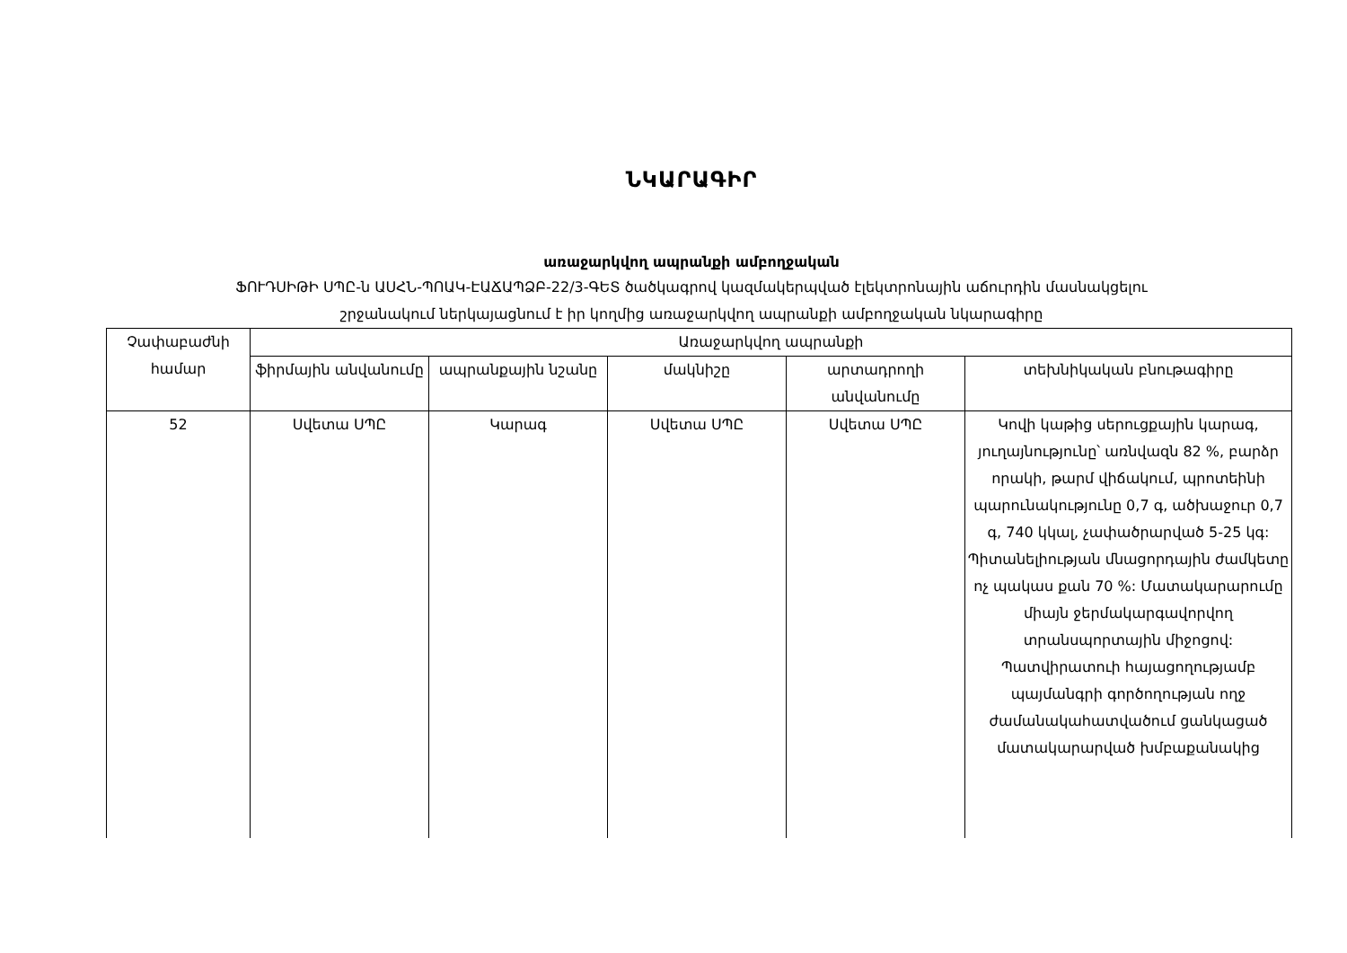ՆԿԱՐԱԳԻՐ
առաջարկվող ապրանքի ամբողջական
ՖՈՒԴՍԻԹԻ ՍՊԸ-ն ԱՍՀՆ-ՊՈԱԿ-ԷԱՃԱՊՁԲ-22/3-ԳԵՏ ծածկագրով կազմակերպված էլեկտրոնային աճուրդին մասնակցելու
շրջանակում ներկայացնում է իր կողմից առաջարկվող ապրանքի ամբողջական նկարագիրը
| Չափաբաժնի համար | Առաջարկվող ապրանքի | | | | |
| --- | --- | --- | --- | --- | --- |
| | ֆիրմային անվանումը | ապրանքային նշանը | մակնիշը | արտադրողի անվանումը | տեխնիկական բնութագիրը |
| 52 | Սվետա ՍՊԸ | Կարագ | Սվետա ՍՊԸ | Սվետա ՍՊԸ | Կովի կաթից սերուցքային կարագ, յուղայնությունը՝ առնվազն 82 %, բարձր որակի, թարմ վիճակում, պրոտեինի պարունակությունը 0,7 գ, ածխաջուր 0,7 գ, 740 կկալ, չափածրարված 5-25 կգ: Պիտանելիության մնացորդային ժամկետը ոչ պակաս քան 70 %: Մատակարարումը միայն ջերմակարգավորվող տրանսպորտային միջոցով: Պատվիրատուի հայացողությամբ պայմանգրի գործողության ողջ ժամանակահատվածում ցանկացած մատակարարված խմբաքանակից |